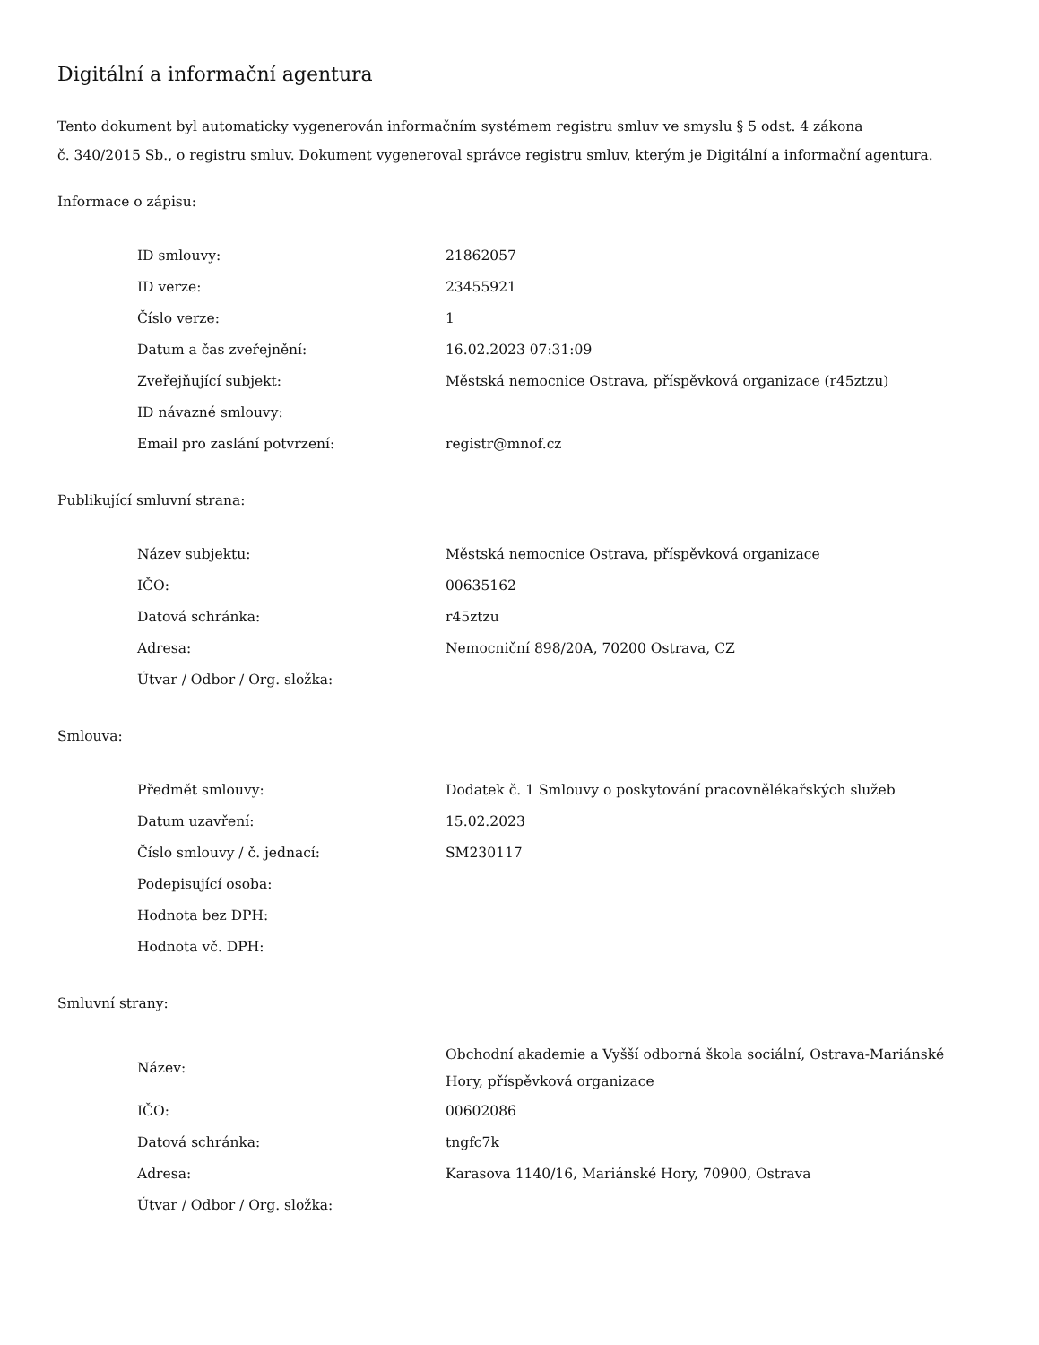Digitální a informační agentura
Tento dokument byl automaticky vygenerován informačním systémem registru smluv ve smyslu § 5 odst. 4 zákona
č. 340/2015 Sb., o registru smluv. Dokument vygeneroval správce registru smluv, kterým je Digitální a informační agentura.
Informace o zápisu:
| ID smlouvy: | 21862057 |
| ID verze: | 23455921 |
| Číslo verze: | 1 |
| Datum a čas zveřejnění: | 16.02.2023 07:31:09 |
| Zveřejňující subjekt: | Městská nemocnice Ostrava, příspěvková organizace (r45ztzu) |
| ID návazné smlouvy: | |
| Email pro zaslání potvrzení: | registr@mnof.cz |
Publikující smluvní strana:
| Název subjektu: | Městská nemocnice Ostrava, příspěvková organizace |
| IČO: | 00635162 |
| Datová schránka: | r45ztzu |
| Adresa: | Nemocniční 898/20A, 70200 Ostrava, CZ |
| Útvar / Odbor / Org. složka: | |
Smlouva:
| Předmět smlouvy: | Dodatek č. 1 Smlouvy o poskytování pracovnělékařských služeb |
| Datum uzavření: | 15.02.2023 |
| Číslo smlouvy / č. jednací: | SM230117 |
| Podepisující osoba: | |
| Hodnota bez DPH: | |
| Hodnota vč. DPH: | |
Smluvní strany:
| Název: | Obchodní akademie a Vyšší odborná škola sociální, Ostrava-Mariánské Hory, příspěvková organizace |
| IČO: | 00602086 |
| Datová schránka: | tngfc7k |
| Adresa: | Karasova 1140/16, Mariánské Hory, 70900, Ostrava |
| Útvar / Odbor / Org. složka: | |